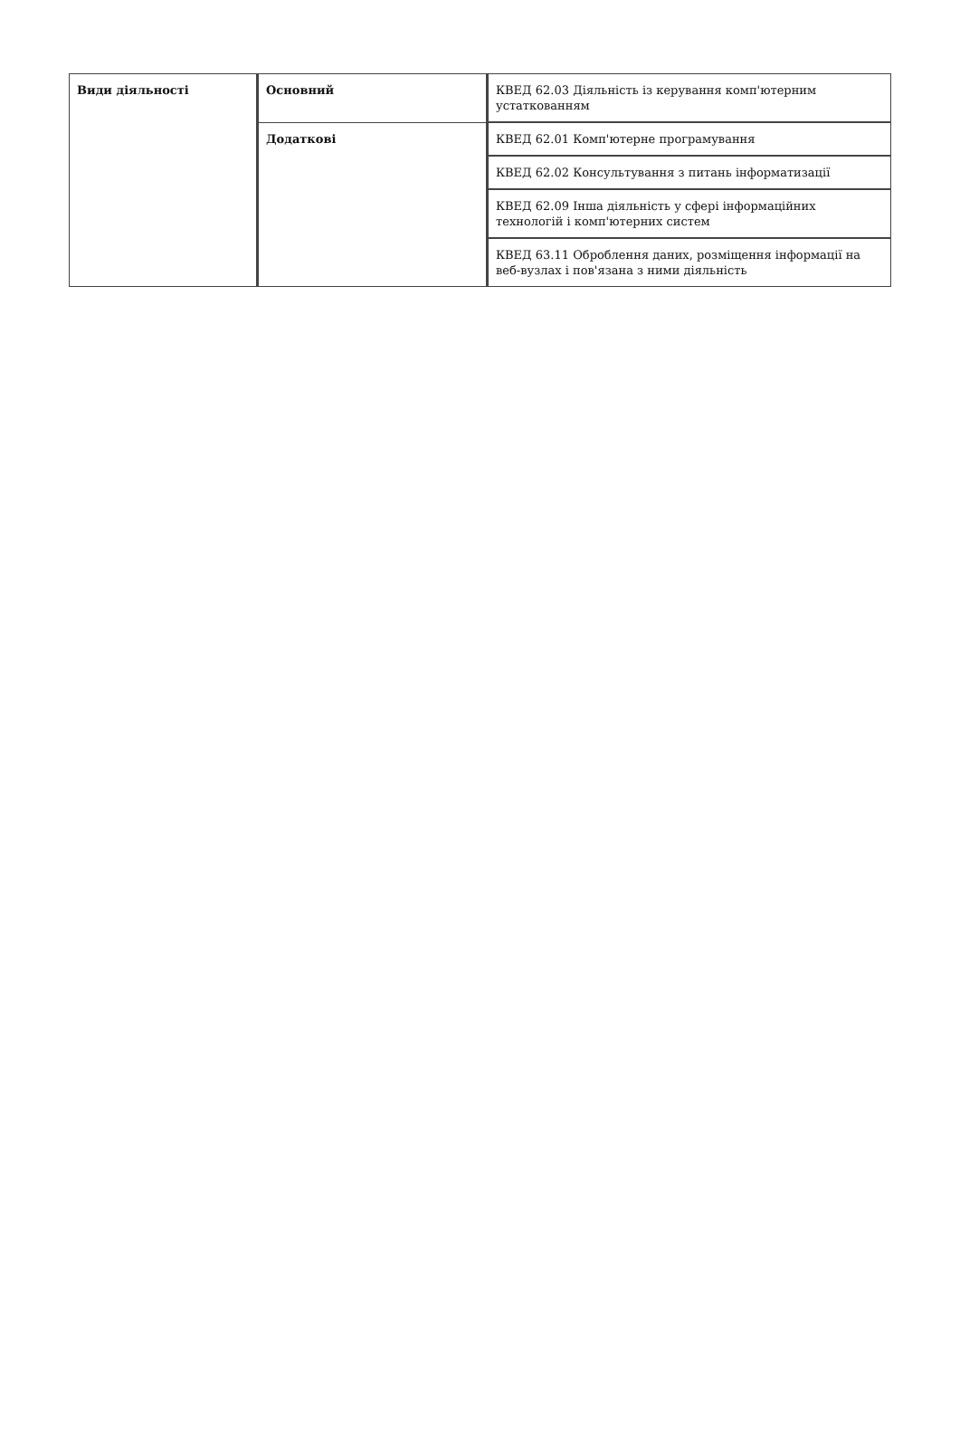| Види діяльності | Основний | КВЕД 62.03 Діяльність із керування комп'ютерним устаткованням |
| | Додаткові | КВЕД 62.01 Комп'ютерне програмування |
| | | КВЕД 62.02 Консультування з питань інформатизації |
| | | КВЕД 62.09 Інша діяльність у сфері інформаційних технологій і комп'ютерних систем |
| | | КВЕД 63.11 Оброблення даних, розміщення інформації на веб-вузлах і пов'язана з ними діяльність |